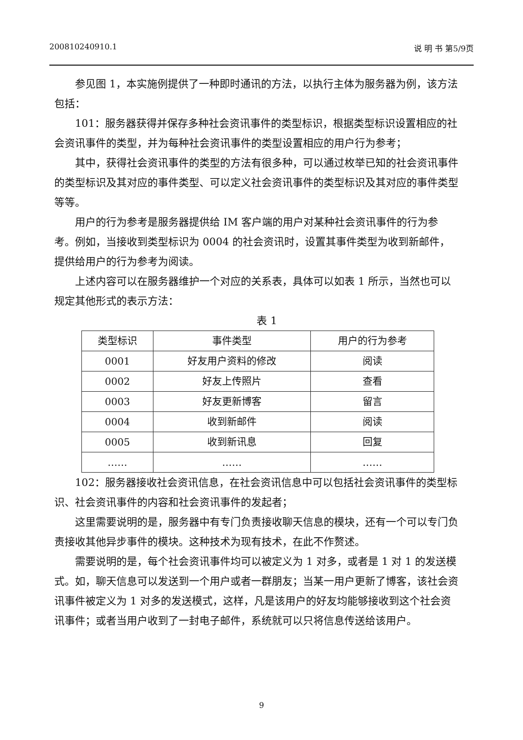200810240910.1 说 明 书 第5/9页
参见图 1，本实施例提供了一种即时通讯的方法，以执行主体为服务器为例，该方法包括：
101：服务器获得并保存多种社会资讯事件的类型标识，根据类型标识设置相应的社会资讯事件的类型，并为每种社会资讯事件的类型设置相应的用户行为参考；
其中，获得社会资讯事件的类型的方法有很多种，可以通过枚举已知的社会资讯事件的类型标识及其对应的事件类型、可以定义社会资讯事件的类型标识及其对应的事件类型等等。
用户的行为参考是服务器提供给 IM 客户端的用户对某种社会资讯事件的行为参考。例如，当接收到类型标识为 0004 的社会资讯时，设置其事件类型为收到新邮件，提供给用户的行为参考为阅读。
上述内容可以在服务器维护一个对应的关系表，具体可以如表 1 所示，当然也可以规定其他形式的表示方法：
表 1
| 类型标识 | 事件类型 | 用户的行为参考 |
| --- | --- | --- |
| 0001 | 好友用户资料的修改 | 阅读 |
| 0002 | 好友上传照片 | 查看 |
| 0003 | 好友更新博客 | 留言 |
| 0004 | 收到新邮件 | 阅读 |
| 0005 | 收到新讯息 | 回复 |
| …… | …… | …… |
102：服务器接收社会资讯信息，在社会资讯信息中可以包括社会资讯事件的类型标识、社会资讯事件的内容和社会资讯事件的发起者；
这里需要说明的是，服务器中有专门负责接收聊天信息的模块，还有一个可以专门负责接收其他异步事件的模块。这种技术为现有技术，在此不作赘述。
需要说明的是，每个社会资讯事件均可以被定义为 1 对多，或者是 1 对 1 的发送模式。如，聊天信息可以发送到一个用户或者一群朋友；当某一用户更新了博客，该社会资讯事件被定义为 1 对多的发送模式，这样，凡是该用户的好友均能够接收到这个社会资讯事件；或者当用户收到了一封电子邮件，系统就可以只将信息传送给该用户。
9